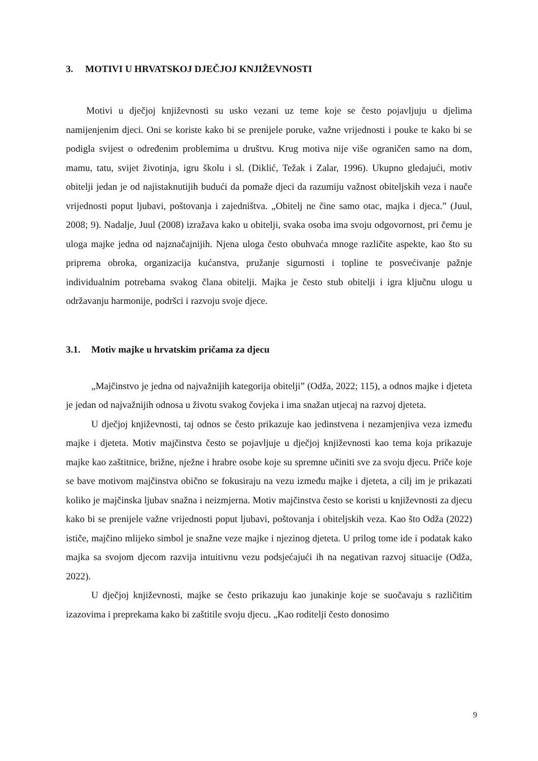3. MOTIVI U HRVATSKOJ DJEČJOJ KNJIŽEVNOSTI
Motivi u dječjoj književnosti su usko vezani uz teme koje se često pojavljuju u djelima namijenjenim djeci. Oni se koriste kako bi se prenijele poruke, važne vrijednosti i pouke te kako bi se podigla svijest o određenim problemima u društvu. Krug motiva nije više ograničen samo na dom, mamu, tatu, svijet životinja, igru školu i sl. (Diklić, Težak i Zalar, 1996). Ukupno gledajući, motiv obitelji jedan je od najistaknutijih budući da pomaže djeci da razumiju važnost obiteljskih veza i nauče vrijednosti poput ljubavi, poštovanja i zajedništva. „Obitelj ne čine samo otac, majka i djeca.” (Juul, 2008; 9). Nadalje, Juul (2008) izražava kako u obitelji, svaka osoba ima svoju odgovornost, pri čemu je uloga majke jedna od najznačajnijih. Njena uloga često obuhvaća mnoge različite aspekte, kao što su priprema obroka, organizacija kućanstva, pružanje sigurnosti i topline te posvećivanje pažnje individualnim potrebama svakog člana obitelji. Majka je često stub obitelji i igra ključnu ulogu u održavanju harmonije, podršci i razvoju svoje djece.
3.1. Motiv majke u hrvatskim pričama za djecu
„Majčinstvo je jedna od najvažnijih kategorija obitelji” (Odža, 2022; 115), a odnos majke i djeteta je jedan od najvažnijih odnosa u životu svakog čovjeka i ima snažan utjecaj na razvoj djeteta.
U dječjoj književnosti, taj odnos se često prikazuje kao jedinstvena i nezamjenjiva veza između majke i djeteta. Motiv majčinstva često se pojavljuje u dječjoj književnosti kao tema koja prikazuje majke kao zaštitnice, brižne, nježne i hrabre osobe koje su spremne učiniti sve za svoju djecu. Priče koje se bave motivom majčinstva obično se fokusiraju na vezu između majke i djeteta, a cilj im je prikazati koliko je majčinska ljubav snažna i neizmjerna. Motiv majčinstva često se koristi u književnosti za djecu kako bi se prenijele važne vrijednosti poput ljubavi, poštovanja i obiteljskih veza. Kao što Odža (2022) ističe, majčino mlijeko simbol je snažne veze majke i njezinog djeteta. U prilog tome ide i podatak kako majka sa svojom djecom razvija intuitivnu vezu podsjećajući ih na negativan razvoj situacije (Odža, 2022).
U dječjoj književnosti, majke se često prikazuju kao junakinje koje se suočavaju s različitim izazovima i preprekama kako bi zaštitile svoju djecu. „Kao roditelji često donosimo
9